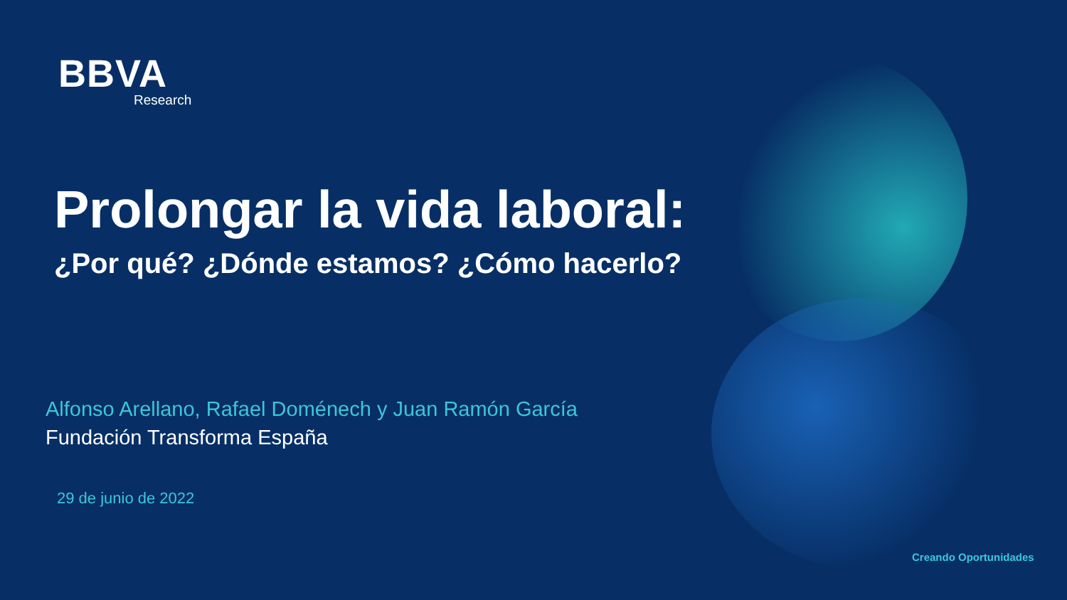BBVA
Research
Prolongar la vida laboral:
¿Por qué? ¿Dónde estamos? ¿Cómo hacerlo?
Alfonso Arellano, Rafael Doménech y Juan Ramón García
Fundación Transforma España
29 de junio de 2022
Creando Oportunidades